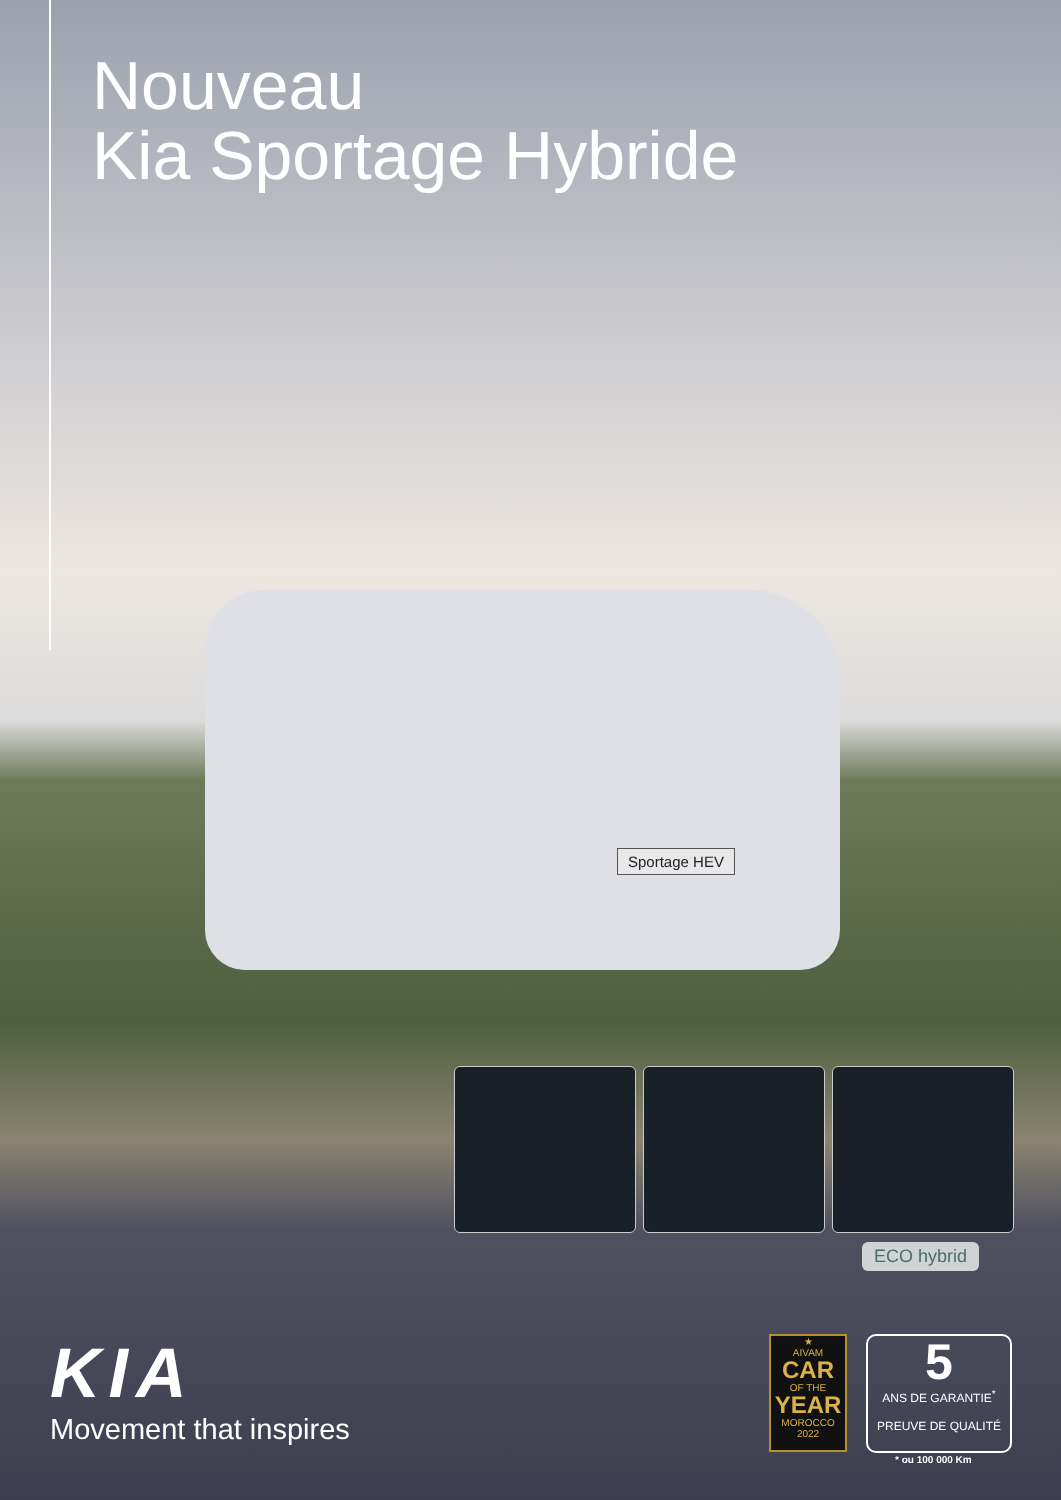Nouveau
Kia Sportage Hybride
Sportage HEV
ECO hybrid
KIA
Movement that inspires
★
AIVAM
CAR
OF THE
YEAR
MOROCCO 2022
5
ANS DE GARANTIE<sup>*</sup>
PREUVE DE QUALITÉ
* ou 100 000 Km